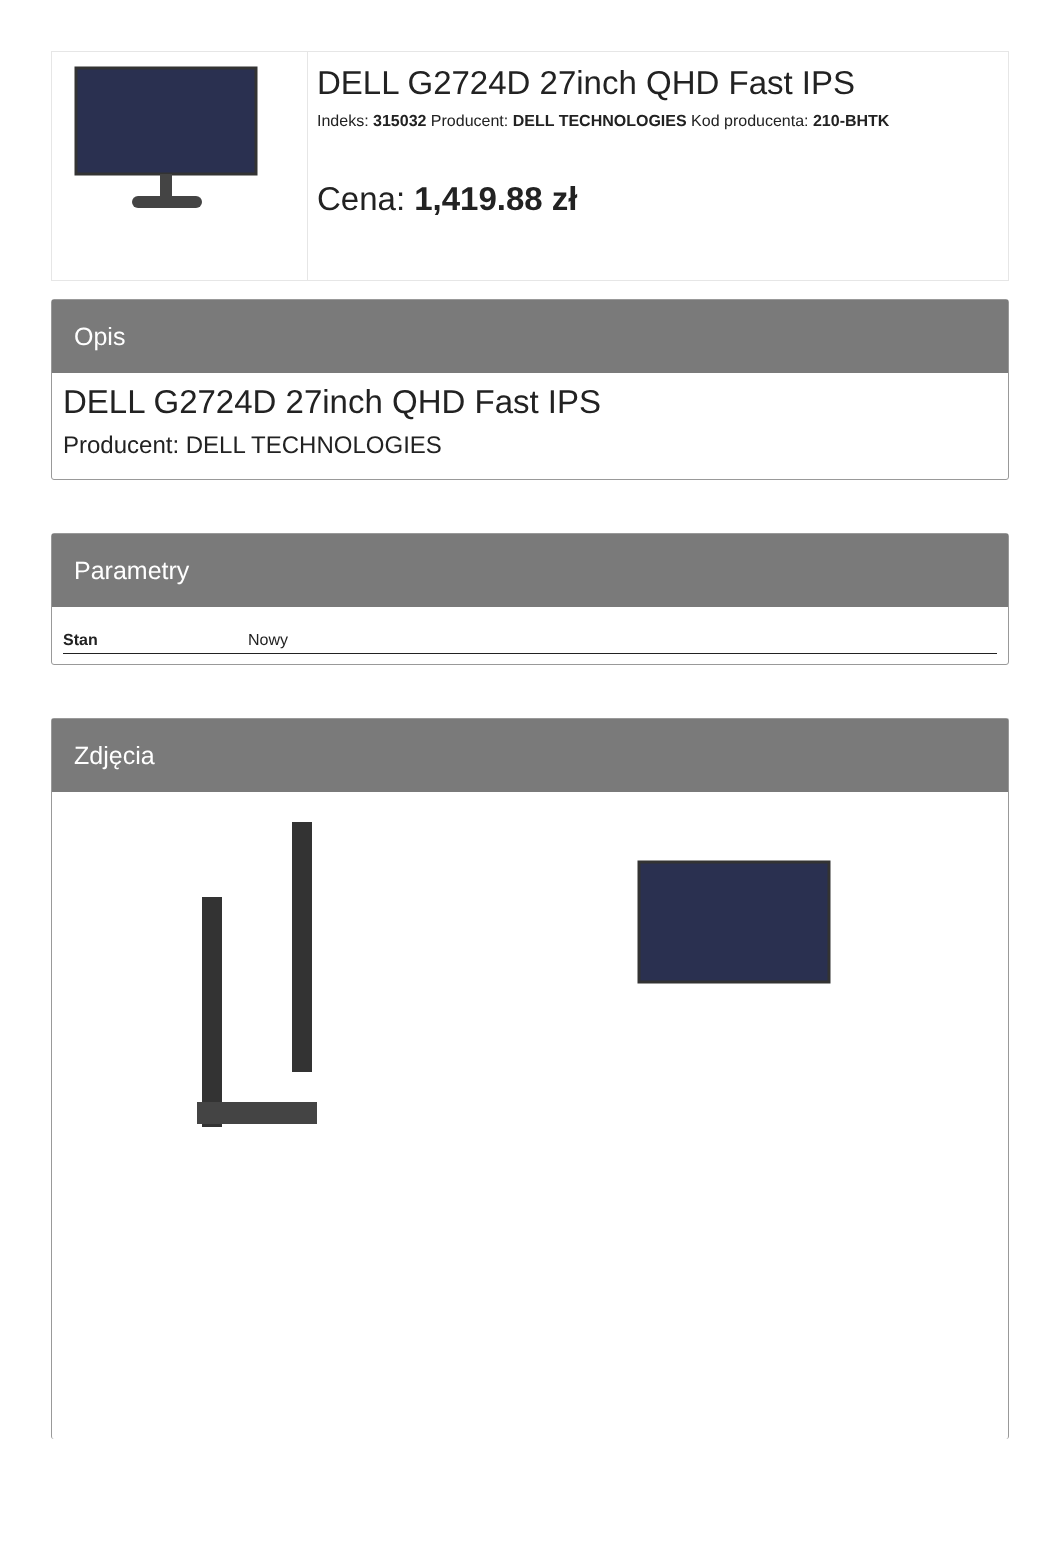DELL G2724D 27inch QHD Fast IPS
Indeks: 315032 Producent: DELL TECHNOLOGIES Kod producenta: 210-BHTK
Cena: 1,419.88 zł
Opis
DELL G2724D 27inch QHD Fast IPS
Producent: DELL TECHNOLOGIES
Parametry
| Stan | Nowy |
Zdjęcia